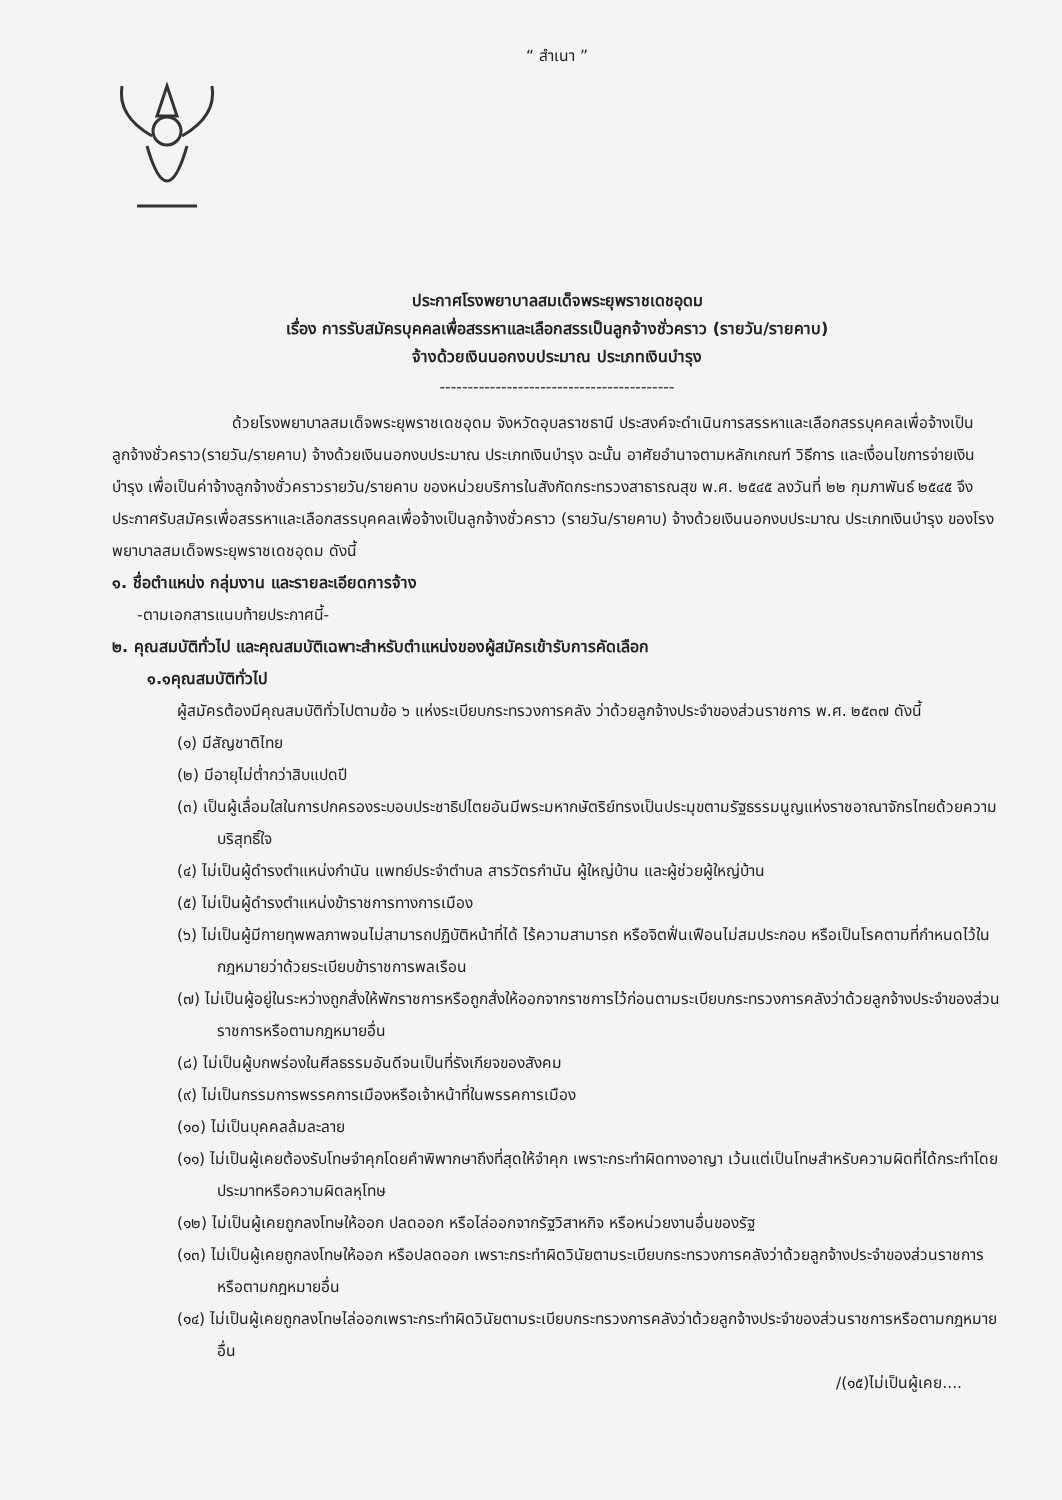“ สำเนา ”
ประกาศโรงพยาบาลสมเด็จพระยุพราชเดชอุดม
เรื่อง การรับสมัครบุคคลเพื่อสรรหาและเลือกสรรเป็นลูกจ้างชั่วคราว (รายวัน/รายคาบ)
จ้างด้วยเงินนอกงบประมาณ ประเภทเงินบำรุง
------------------------------------------
ด้วยโรงพยาบาลสมเด็จพระยุพราชเดชอุดม จังหวัดอุบลราชธานี ประสงค์จะดำเนินการสรรหาและเลือกสรรบุคคลเพื่อจ้างเป็นลูกจ้างชั่วคราว(รายวัน/รายคาบ) จ้างด้วยเงินนอกงบประมาณ ประเภทเงินบำรุง ฉะนั้น อาศัยอำนาจตามหลักเกณฑ์ วิธีการ และเงื่อนไขการจ่ายเงินบำรุง เพื่อเป็นค่าจ้างลูกจ้างชั่วคราวรายวัน/รายคาบ ของหน่วยบริการในสังกัดกระทรวงสาธารณสุข พ.ศ. ๒๕๔๕ ลงวันที่ ๒๒ กุมภาพันธ์ ๒๕๔๕ จึงประกาศรับสมัครเพื่อสรรหาและเลือกสรรบุคคลเพื่อจ้างเป็นลูกจ้างชั่วคราว (รายวัน/รายคาบ) จ้างด้วยเงินนอกงบประมาณ ประเภทเงินบำรุง ของโรงพยาบาลสมเด็จพระยุพราชเดชอุดม ดังนี้
๑. ชื่อตำแหน่ง กลุ่มงาน และรายละเอียดการจ้าง
-ตามเอกสารแนบท้ายประกาศนี้-
๒. คุณสมบัติทั่วไป และคุณสมบัติเฉพาะสำหรับตำแหน่งของผู้สมัครเข้ารับการคัดเลือก
๑.๑คุณสมบัติทั่วไป
ผู้สมัครต้องมีคุณสมบัติทั่วไปตามข้อ ๖ แห่งระเบียบกระทรวงการคลัง ว่าด้วยลูกจ้างประจำของส่วนราชการ พ.ศ. ๒๕๓๗ ดังนี้
(๑) มีสัญชาติไทย
(๒) มีอายุไม่ต่ำกว่าสิบแปดปี
(๓) เป็นผู้เลื่อมใสในการปกครองระบอบประชาธิปไตยอันมีพระมหากษัตริย์ทรงเป็นประมุขตามรัฐธรรมนูญแห่งราชอาณาจักรไทยด้วยความบริสุทธิ์ใจ
(๔) ไม่เป็นผู้ดำรงตำแหน่งกำนัน แพทย์ประจำตำบล สารวัตรกำนัน ผู้ใหญ่บ้าน และผู้ช่วยผู้ใหญ่บ้าน
(๕) ไม่เป็นผู้ดำรงตำแหน่งข้าราชการทางการเมือง
(๖) ไม่เป็นผู้มีกายทุพพลภาพจนไม่สามารถปฏิบัติหน้าที่ได้ ไร้ความสามารถ หรือจิตฟั่นเฟือนไม่สมประกอบ หรือเป็นโรคตามที่กำหนดไว้ในกฎหมายว่าด้วยระเบียบข้าราชการพลเรือน
(๗) ไม่เป็นผู้อยู่ในระหว่างถูกสั่งให้พักราชการหรือถูกสั่งให้ออกจากราชการไว้ก่อนตามระเบียบกระทรวงการคลังว่าด้วยลูกจ้างประจำของส่วนราชการหรือตามกฎหมายอื่น
(๘) ไม่เป็นผู้บกพร่องในศีลธรรมอันดีจนเป็นที่รังเกียจของสังคม
(๙) ไม่เป็นกรรมการพรรคการเมืองหรือเจ้าหน้าที่ในพรรคการเมือง
(๑๐) ไม่เป็นบุคคลล้มละลาย
(๑๑) ไม่เป็นผู้เคยต้องรับโทษจำคุกโดยคำพิพากษาถึงที่สุดให้จำคุก เพราะกระทำผิดทางอาญา เว้นแต่เป็นโทษสำหรับความผิดที่ได้กระทำโดยประมาทหรือความผิดลหุโทษ
(๑๒) ไม่เป็นผู้เคยถูกลงโทษให้ออก ปลดออก หรือไล่ออกจากรัฐวิสาหกิจ หรือหน่วยงานอื่นของรัฐ
(๑๓) ไม่เป็นผู้เคยถูกลงโทษให้ออก หรือปลดออก เพราะกระทำผิดวินัยตามระเบียบกระทรวงการคลังว่าด้วยลูกจ้างประจำของส่วนราชการหรือตามกฎหมายอื่น
(๑๔) ไม่เป็นผู้เคยถูกลงโทษไล่ออกเพราะกระทำผิดวินัยตามระเบียบกระทรวงการคลังว่าด้วยลูกจ้างประจำของส่วนราชการหรือตามกฎหมายอื่น
/(๑๕)ไม่เป็นผู้เคย....